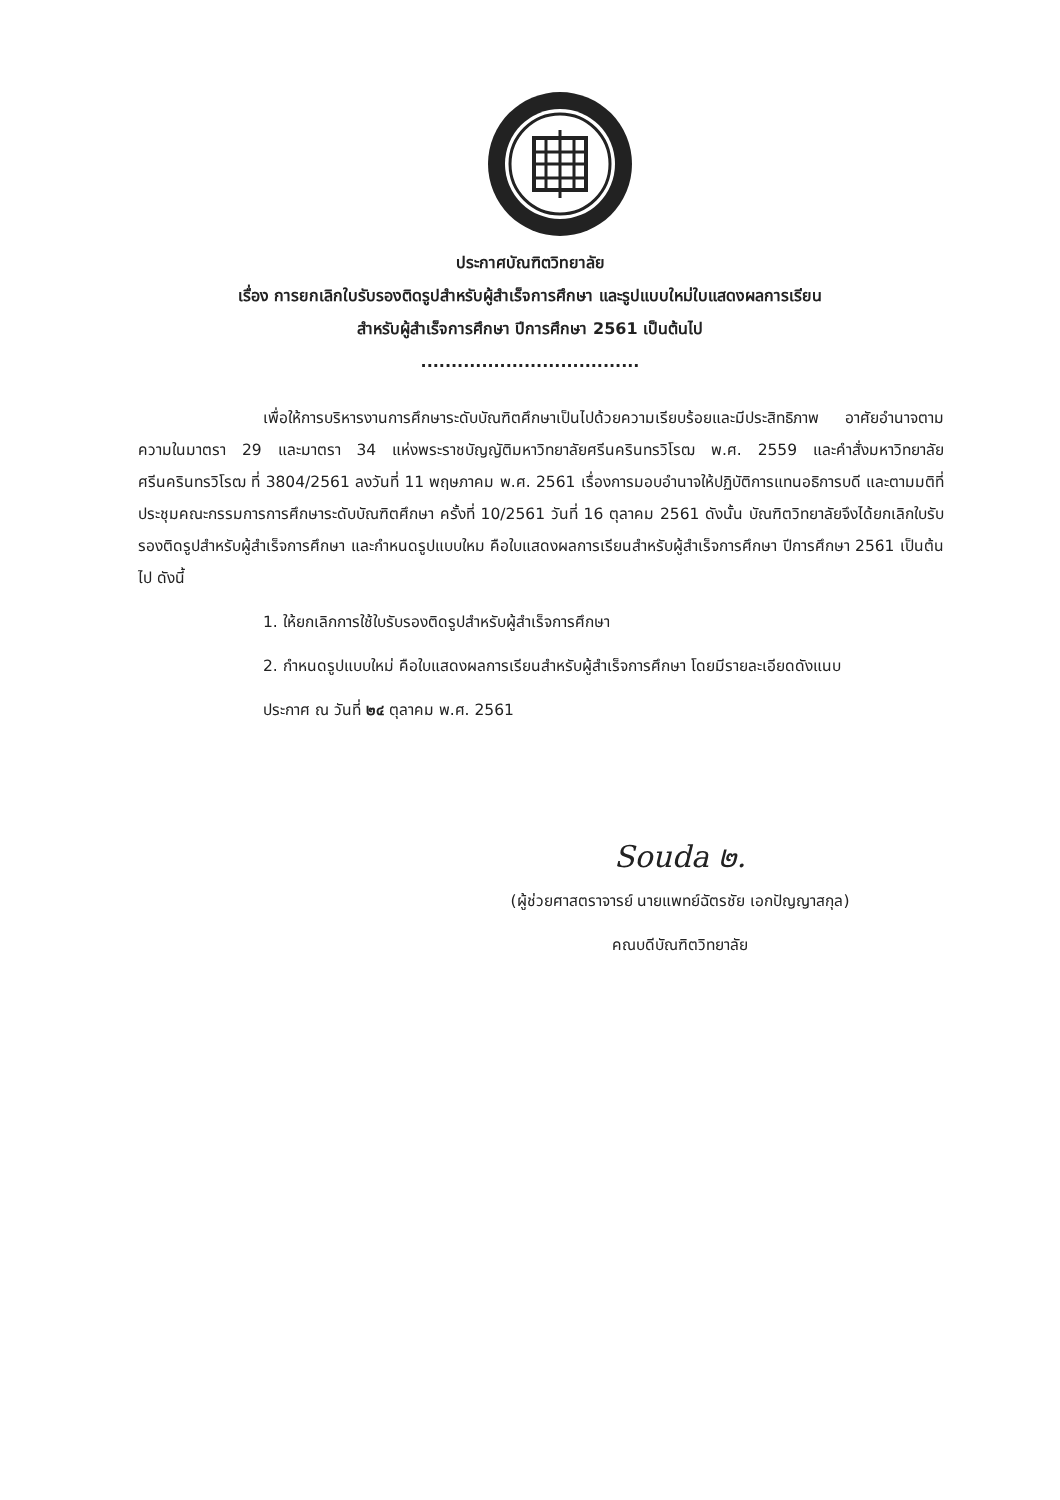ประกาศบัณฑิตวิทยาลัย
เรื่อง การยกเลิกใบรับรองติดรูปสำหรับผู้สำเร็จการศึกษา และรูปแบบใหม่ใบแสดงผลการเรียน
สำหรับผู้สำเร็จการศึกษา ปีการศึกษา 2561 เป็นต้นไป
....................................
เพื่อให้การบริหารงานการศึกษาระดับบัณฑิตศึกษาเป็นไปด้วยความเรียบร้อยและมีประสิทธิภาพ อาศัยอำนาจตามความในมาตรา 29 และมาตรา 34 แห่งพระราชบัญญัติมหาวิทยาลัยศรีนครินทรวิโรฒ พ.ศ. 2559 และคำสั่งมหาวิทยาลัยศรีนครินทรวิโรฒ ที่ 3804/2561 ลงวันที่ 11 พฤษภาคม พ.ศ. 2561 เรื่องการมอบอำนาจให้ปฏิบัติการแทนอธิการบดี และตามมติที่ประชุมคณะกรรมการการศึกษาระดับบัณฑิตศึกษา ครั้งที่ 10/2561 วันที่ 16 ตุลาคม 2561 ดังนั้น บัณฑิตวิทยาลัยจึงได้ยกเลิกใบรับรองติดรูปสำหรับผู้สำเร็จการศึกษา และกำหนดรูปแบบใหม คือใบแสดงผลการเรียนสำหรับผู้สำเร็จการศึกษา ปีการศึกษา 2561 เป็นต้นไป ดังนี้
1. ให้ยกเลิกการใช้ใบรับรองติดรูปสำหรับผู้สำเร็จการศึกษา
2. กำหนดรูปแบบใหม่ คือใบแสดงผลการเรียนสำหรับผู้สำเร็จการศึกษา โดยมีรายละเอียดดังแนบ
ประกาศ ณ วันที่ ๒๔ ตุลาคม พ.ศ. 2561
Souda ๒.
(ผู้ช่วยศาสตราจารย์ นายแพทย์ฉัตรชัย เอกปัญญาสกุล)
คณบดีบัณฑิตวิทยาลัย